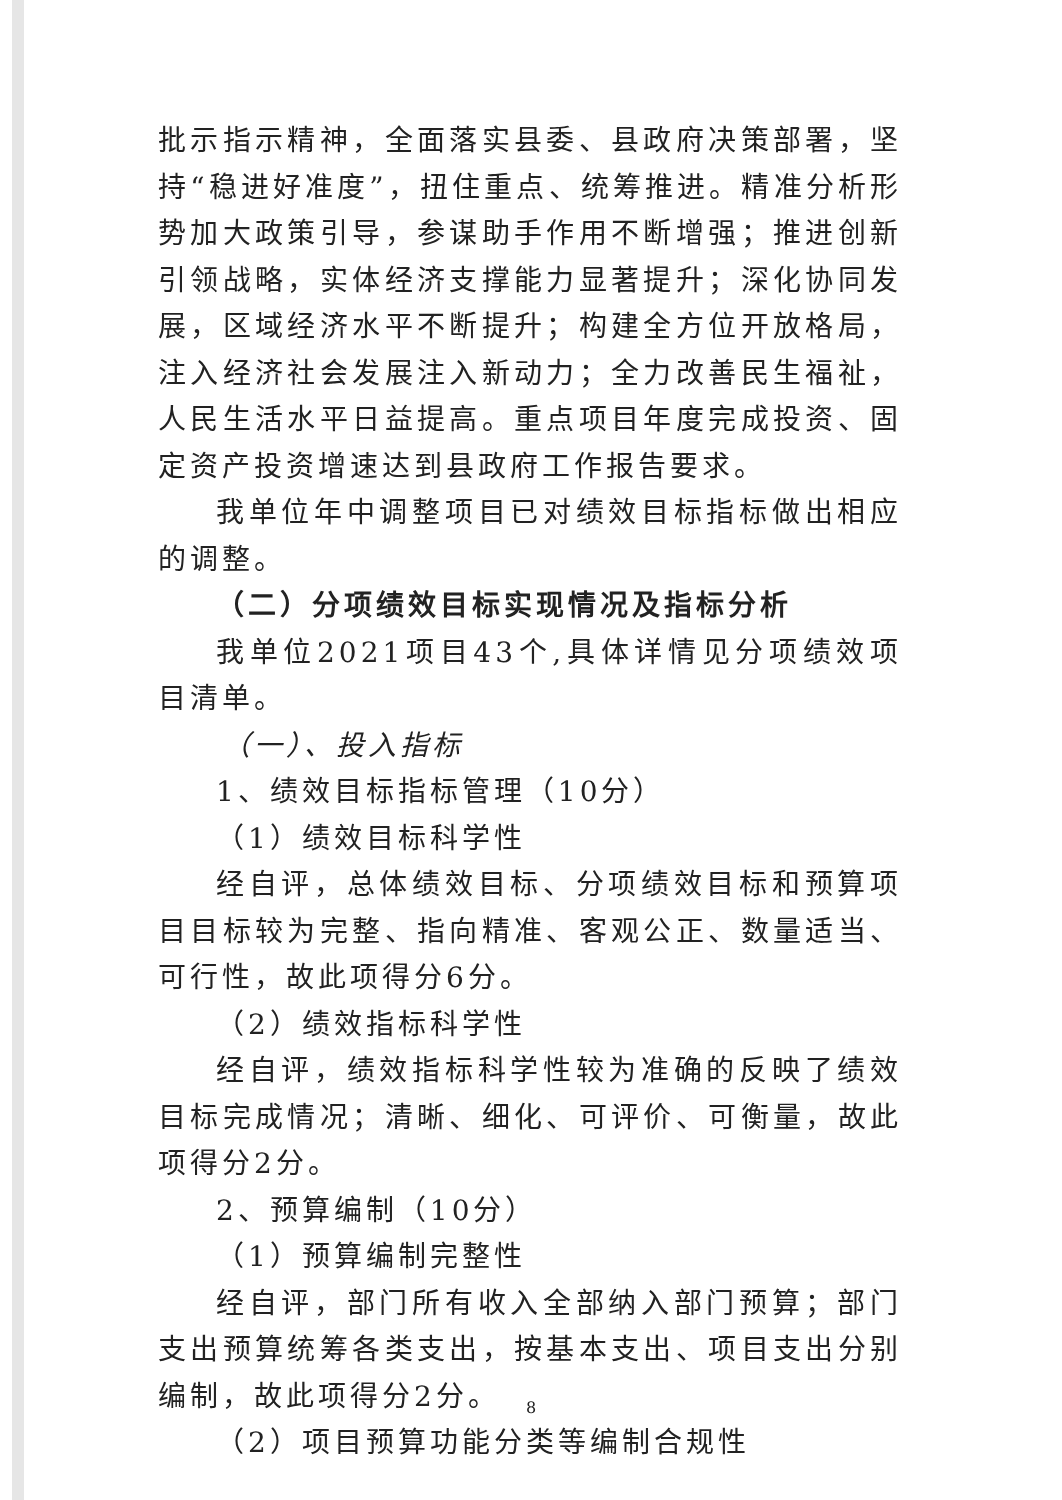批示指示精神，全面落实县委、县政府决策部署，坚持“稳进好准度”，扭住重点、统筹推进。精准分析形势加大政策引导，参谋助手作用不断增强；推进创新引领战略，实体经济支撑能力显著提升；深化协同发展，区域经济水平不断提升；构建全方位开放格局，注入经济社会发展注入新动力；全力改善民生福祉，人民生活水平日益提高。重点项目年度完成投资、固定资产投资增速达到县政府工作报告要求。
我单位年中调整项目已对绩效目标指标做出相应的调整。
（二）分项绩效目标实现情况及指标分析
我单位2021项目43个,具体详情见分项绩效项目清单。
（一）、投入指标
1、绩效目标指标管理（10分）
（1）绩效目标科学性
经自评，总体绩效目标、分项绩效目标和预算项目目标较为完整、指向精准、客观公正、数量适当、可行性，故此项得分6分。
（2）绩效指标科学性
经自评，绩效指标科学性较为准确的反映了绩效目标完成情况；清晰、细化、可评价、可衡量，故此项得分2分。
2、预算编制（10分）
（1）预算编制完整性
经自评，部门所有收入全部纳入部门预算；部门支出预算统筹各类支出，按基本支出、项目支出分别编制，故此项得分2分。
（2）项目预算功能分类等编制合规性
8